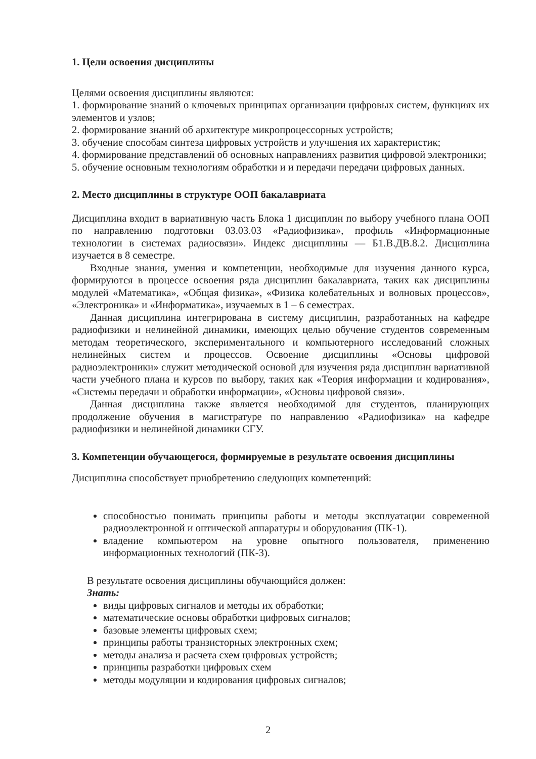1. Цели освоения дисциплины
Целями освоения дисциплины являются:
1. формирование знаний о ключевых принципах организации цифровых систем, функциях их элементов и узлов;
2. формирование знаний об архитектуре микропроцессорных устройств;
3. обучение способам синтеза цифровых устройств и улучшения их характеристик;
4. формирование представлений об основных направлениях развития цифровой электроники;
5. обучение основным технологиям обработки и и передачи передачи цифровых данных.
2. Место дисциплины в структуре ООП бакалавриата
Дисциплина входит в вариативную часть Блока 1 дисциплин по выбору учебного плана ООП по направлению подготовки 03.03.03 «Радиофизика», профиль «Информационные технологии в системах радиосвязи». Индекс дисциплины — Б1.В.ДВ.8.2. Дисциплина изучается в 8 семестре.
Входные знания, умения и компетенции, необходимые для изучения данного курса, формируются в процессе освоения ряда дисциплин бакалавриата, таких как дисциплины модулей «Математика», «Общая физика», «Физика колебательных и волновых процессов», «Электроника» и «Информатика», изучаемых в 1 – 6 семестрах.
Данная дисциплина интегрирована в систему дисциплин, разработанных на кафедре радиофизики и нелинейной динамики, имеющих целью обучение студентов современным методам теоретического, экспериментального и компьютерного исследований сложных нелинейных систем и процессов. Освоение дисциплины «Основы цифровой радиоэлектроники» служит методической основой для изучения ряда дисциплин вариативной части учебного плана и курсов по выбору, таких как «Теория информации и кодирования», «Системы передачи и обработки информации», «Основы цифровой связи».
Данная дисциплина также является необходимой для студентов, планирующих продолжение обучения в магистратуре по направлению «Радиофизика» на кафедре радиофизики и нелинейной динамики СГУ.
3. Компетенции обучающегося, формируемые в результате освоения дисциплины
Дисциплина способствует приобретению следующих компетенций:
способностью понимать принципы работы и методы эксплуатации современной радиоэлектронной и оптической аппаратуры и оборудования (ПК-1).
владение компьютером на уровне опытного пользователя, применению информационных технологий (ПК-3).
В результате освоения дисциплины обучающийся должен:
Знать:
виды цифровых сигналов и методы их обработки;
математические основы обработки цифровых сигналов;
базовые элементы цифровых схем;
принципы работы транзисторных электронных схем;
методы анализа и расчета схем цифровых устройств;
принципы разработки цифровых схем
методы модуляции и кодирования цифровых сигналов;
2